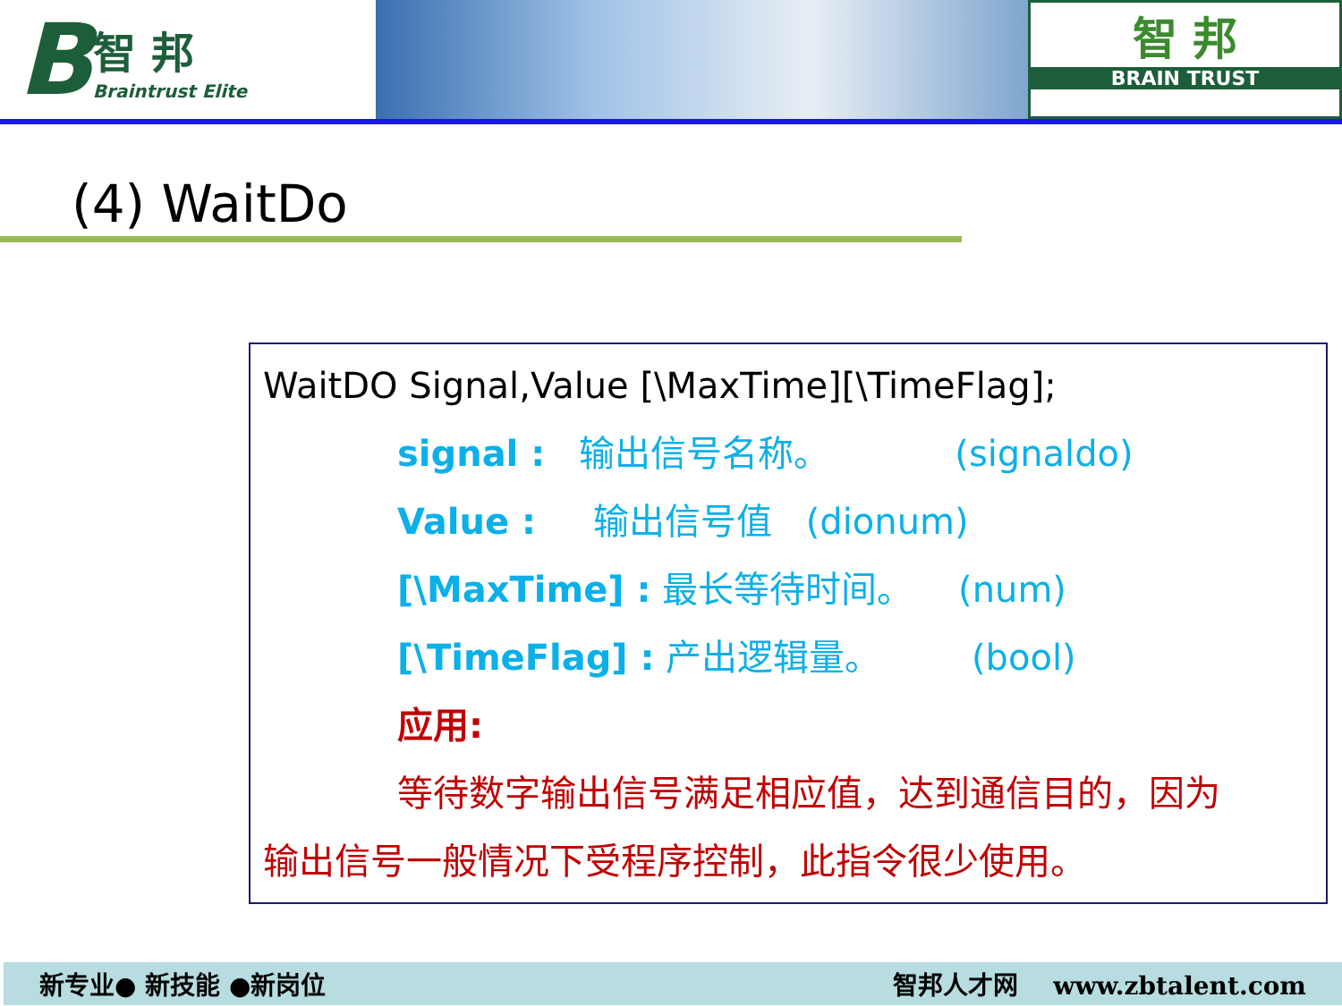B
智 邦
Braintrust Elite
智 邦
BRAIN TRUST
(4) WaitDo
WaitDO Signal,Value [\MaxTime][\TimeFlag];
signal : 输出信号名称。 (signaldo)
Value : 输出信号值 (dionum)
[\MaxTime] : 最长等待时间。 (num)
[\TimeFlag] : 产出逻辑量。 (bool)
应用:
等待数字输出信号满足相应值，达到通信目的，因为
输出信号一般情况下受程序控制，此指令很少使用。
新专业● 新技能 ●新岗位 智邦人才网 www.zbtalent.com